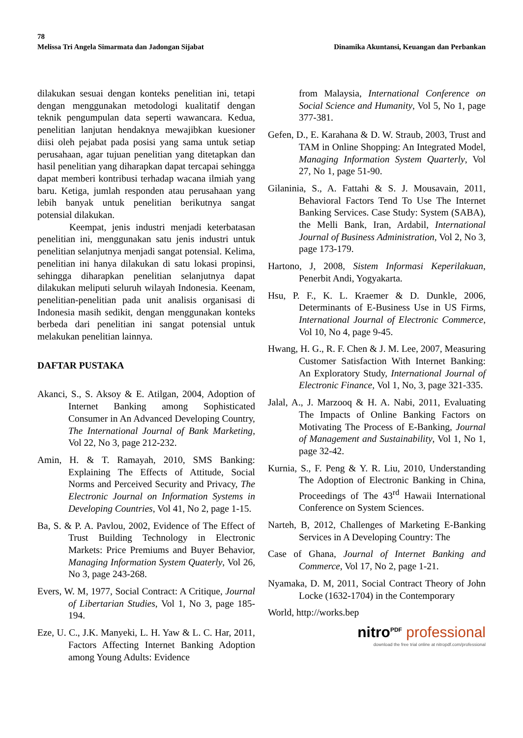78
Melissa Tri Angela Simarmata dan Jadongan Sijabat Dinamika Akuntansi, Keuangan dan Perbankan
dilakukan sesuai dengan konteks penelitian ini, tetapi dengan menggunakan metodologi kualitatif dengan teknik pengumpulan data seperti wawancara. Kedua, penelitian lanjutan hendaknya mewajibkan kuesioner diisi oleh pejabat pada posisi yang sama untuk setiap perusahaan, agar tujuan penelitian yang ditetapkan dan hasil penelitian yang diharapkan dapat tercapai sehingga dapat memberi kontribusi terhadap wacana ilmiah yang baru. Ketiga, jumlah responden atau perusahaan yang lebih banyak untuk penelitian berikutnya sangat potensial dilakukan.
Keempat, jenis industri menjadi keterbatasan penelitian ini, menggunakan satu jenis industri untuk penelitian selanjutnya menjadi sangat potensial. Kelima, penelitian ini hanya dilakukan di satu lokasi propinsi, sehingga diharapkan penelitian selanjutnya dapat dilakukan meliputi seluruh wilayah Indonesia. Keenam, penelitian-penelitian pada unit analisis organisasi di Indonesia masih sedikit, dengan menggunakan konteks berbeda dari penelitian ini sangat potensial untuk melakukan penelitian lainnya.
DAFTAR PUSTAKA
Akanci, S., S. Aksoy & E. Atilgan, 2004, Adoption of Internet Banking among Sophisticated Consumer in An Advanced Developing Country, The International Journal of Bank Marketing, Vol 22, No 3, page 212-232.
Amin, H. & T. Ramayah, 2010, SMS Banking: Explaining The Effects of Attitude, Social Norms and Perceived Security and Privacy, The Electronic Journal on Information Systems in Developing Countries, Vol 41, No 2, page 1-15.
Ba, S. & P. A. Pavlou, 2002, Evidence of The Effect of Trust Building Technology in Electronic Markets: Price Premiums and Buyer Behavior, Managing Information System Quaterly, Vol 26, No 3, page 243-268.
Evers, W. M, 1977, Social Contract: A Critique, Journal of Libertarian Studies, Vol 1, No 3, page 185-194.
Eze, U. C., J.K. Manyeki, L. H. Yaw & L. C. Har, 2011, Factors Affecting Internet Banking Adoption among Young Adults: Evidence
from Malaysia, International Conference on Social Science and Humanity, Vol 5, No 1, page 377-381.
Gefen, D., E. Karahana & D. W. Straub, 2003, Trust and TAM in Online Shopping: An Integrated Model, Managing Information System Quarterly, Vol 27, No 1, page 51-90.
Gilaninia, S., A. Fattahi & S. J. Mousavain, 2011, Behavioral Factors Tend To Use The Internet Banking Services. Case Study: System (SABA), the Melli Bank, Iran, Ardabil, International Journal of Business Administration, Vol 2, No 3, page 173-179.
Hartono, J, 2008, Sistem Informasi Keperilakuan, Penerbit Andi, Yogyakarta.
Hsu, P. F., K. L. Kraemer & D. Dunkle, 2006, Determinants of E-Business Use in US Firms, International Journal of Electronic Commerce, Vol 10, No 4, page 9-45.
Hwang, H. G., R. F. Chen & J. M. Lee, 2007, Measuring Customer Satisfaction With Internet Banking: An Exploratory Study, International Journal of Electronic Finance, Vol 1, No, 3, page 321-335.
Jalal, A., J. Marzooq & H. A. Nabi, 2011, Evaluating The Impacts of Online Banking Factors on Motivating The Process of E-Banking, Journal of Management and Sustainability, Vol 1, No 1, page 32-42.
Kurnia, S., F. Peng & Y. R. Liu, 2010, Understanding The Adoption of Electronic Banking in China, Proceedings of The 43<sup>rd</sup> Hawaii International Conference on System Sciences.
Narteh, B, 2012, Challenges of Marketing E-Banking Services in A Developing Country: The
Case of Ghana, Journal of Internet Banking and Commerce, Vol 17, No 2, page 1-21.
Nyamaka, D. M, 2011, Social Contract Theory of John Locke (1632-1704) in the Contemporary
World, http://works.bep
nitro<sup>PDF</sup> professional
download the free trial online at nitropdf.com/professional